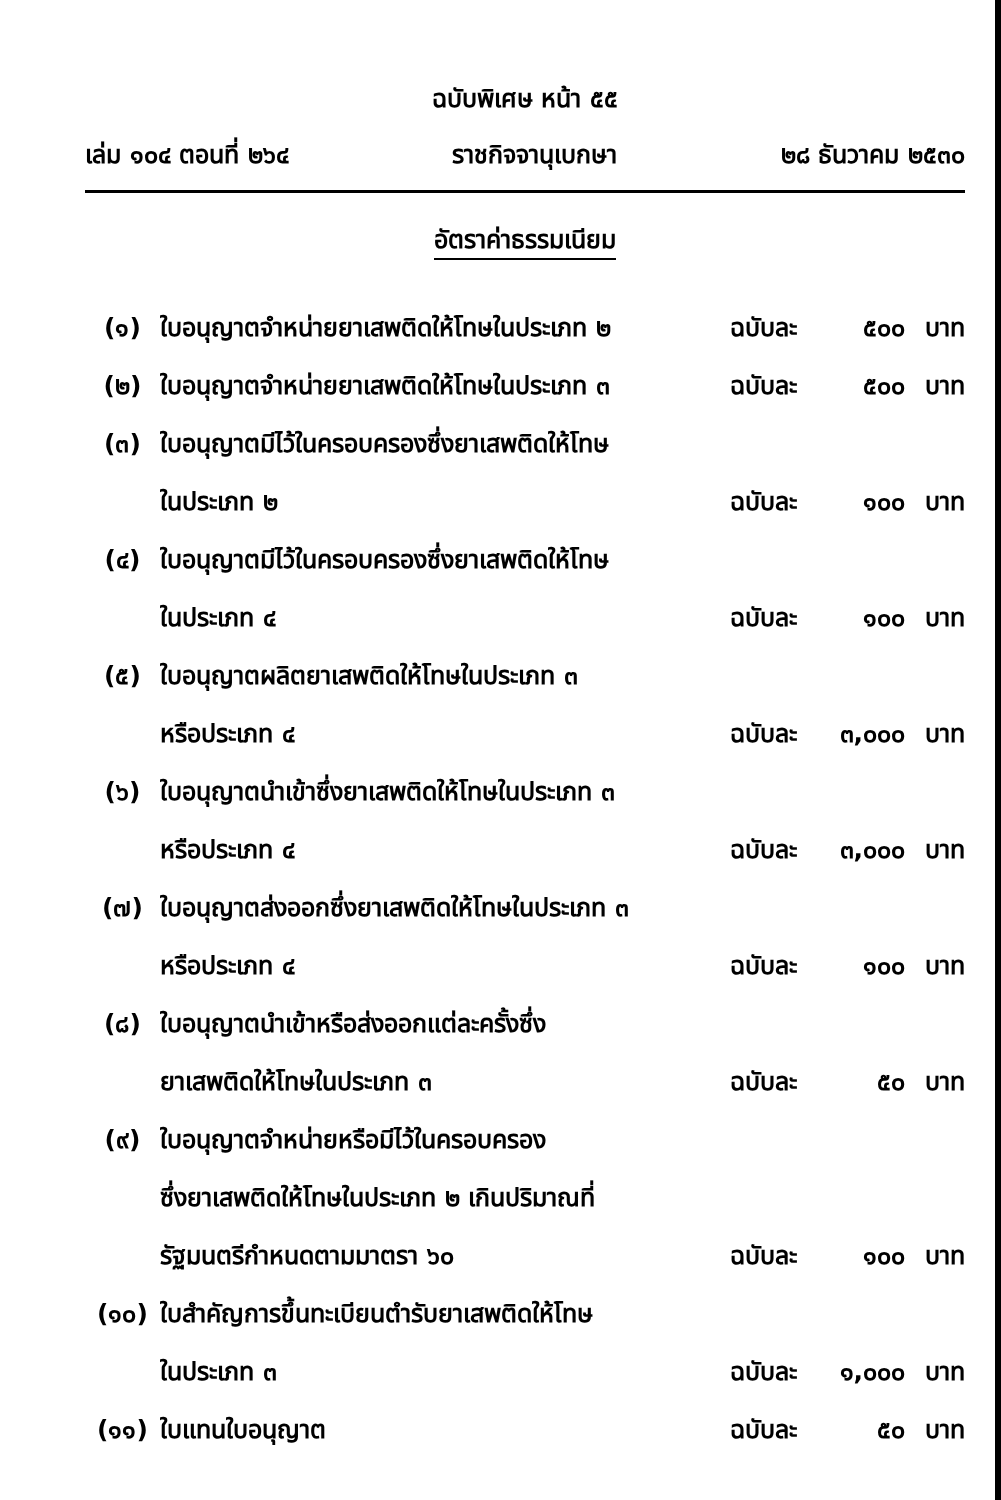ฉบับพิเศษ หน้า ๕๕
เล่ม ๑๐๔ ตอนที่ ๒๖๔ ราชกิจจานุเบกษา ๒๘ ธันวาคม ๒๕๓๐
อัตราค่าธรรมเนียม
| (๑) | ใบอนุญาตจำหน่ายยาเสพติดให้โทษในประเภท ๒ | ฉบับละ | ๕๐๐ | บาท |
| (๒) | ใบอนุญาตจำหน่ายยาเสพติดให้โทษในประเภท ๓ | ฉบับละ | ๕๐๐ | บาท |
| (๓) | ใบอนุญาตมีไว้ในครอบครองซึ่งยาเสพติดให้โทษ | | | |
| | ในประเภท ๒ | ฉบับละ | ๑๐๐ | บาท |
| (๔) | ใบอนุญาตมีไว้ในครอบครองซึ่งยาเสพติดให้โทษ | | | |
| | ในประเภท ๔ | ฉบับละ | ๑๐๐ | บาท |
| (๕) | ใบอนุญาตผลิตยาเสพติดให้โทษในประเภท ๓ | | | |
| | หรือประเภท ๔ | ฉบับละ | ๓,๐๐๐ | บาท |
| (๖) | ใบอนุญาตนำเข้าซึ่งยาเสพติดให้โทษในประเภท ๓ | | | |
| | หรือประเภท ๔ | ฉบับละ | ๓,๐๐๐ | บาท |
| (๗) | ใบอนุญาตส่งออกซึ่งยาเสพติดให้โทษในประเภท ๓ | | | |
| | หรือประเภท ๔ | ฉบับละ | ๑๐๐ | บาท |
| (๘) | ใบอนุญาตนำเข้าหรือส่งออกแต่ละครั้งซึ่ง | | | |
| | ยาเสพติดให้โทษในประเภท ๓ | ฉบับละ | ๕๐ | บาท |
| (๙) | ใบอนุญาตจำหน่ายหรือมีไว้ในครอบครอง | | | |
| | ซึ่งยาเสพติดให้โทษในประเภท ๒ เกินปริมาณที่ | | | |
| | รัฐมนตรีกำหนดตามมาตรา ๖๐ | ฉบับละ | ๑๐๐ | บาท |
| (๑๐) | ใบสำคัญการขึ้นทะเบียนตำรับยาเสพติดให้โทษ | | | |
| | ในประเภท ๓ | ฉบับละ | ๑,๐๐๐ | บาท |
| (๑๑) | ใบแทนใบอนุญาต | ฉบับละ | ๕๐ | บาท |